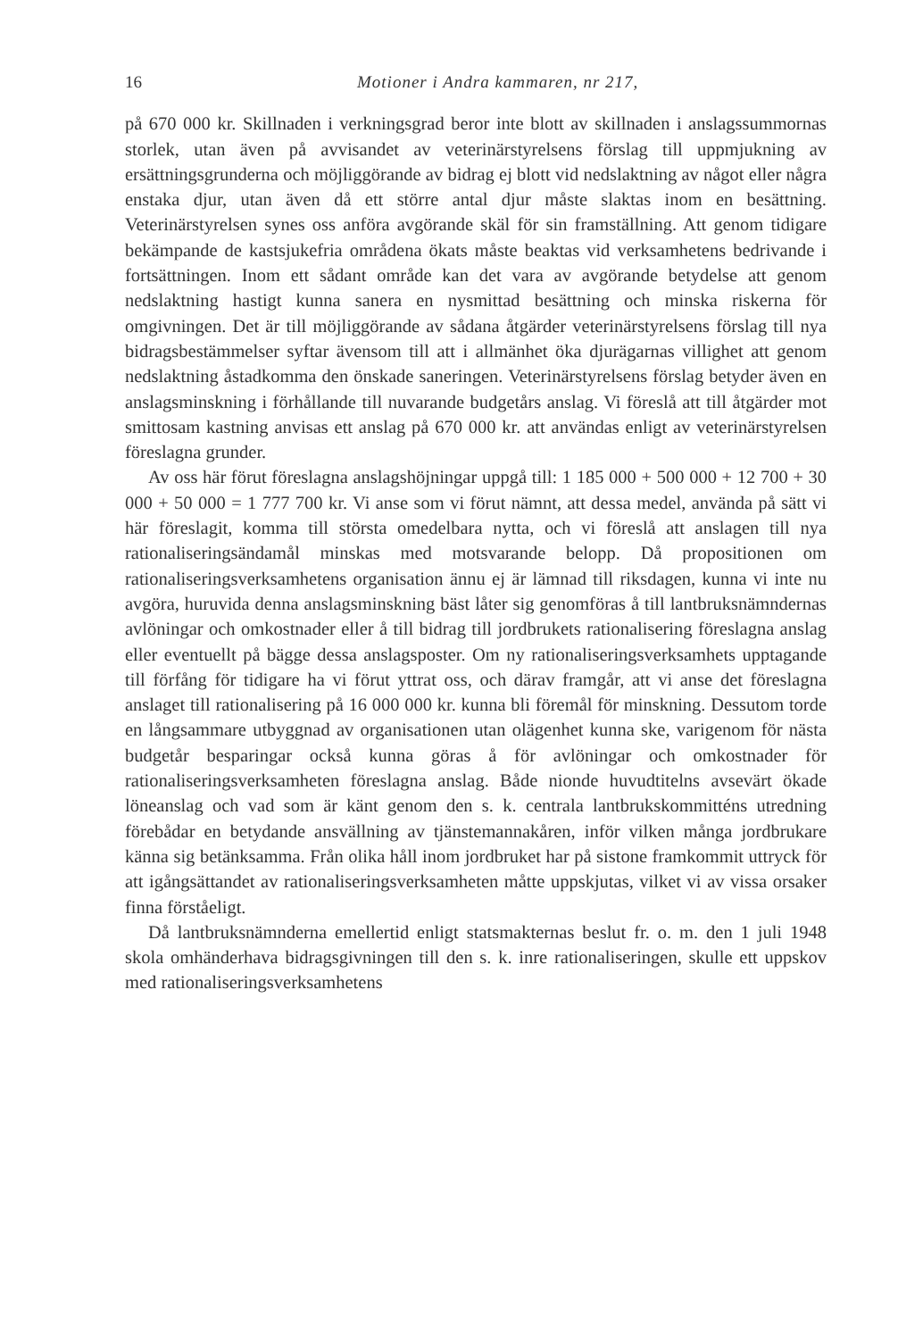16 Motioner i Andra kammaren, nr 217,
på 670 000 kr. Skillnaden i verkningsgrad beror inte blott av skillnaden i anslagssummornas storlek, utan även på avvisandet av veterinärstyrelsens förslag till uppmjukning av ersättningsgrunderna och möjliggörande av bidrag ej blott vid nedslaktning av något eller några enstaka djur, utan även då ett större antal djur måste slaktas inom en besättning. Veterinärstyrelsen synes oss anföra avgörande skäl för sin framställning. Att genom tidigare bekämpande de kastsjukefria områdena ökats måste beaktas vid verksamhetens bedrivande i fortsättningen. Inom ett sådant område kan det vara av avgörande betydelse att genom nedslaktning hastigt kunna sanera en nysmittad besättning och minska riskerna för omgivningen. Det är till möjliggörande av sådana åtgärder veterinärstyrelsens förslag till nya bidragsbestämmelser syftar ävensom till att i allmänhet öka djurägarnas villighet att genom nedslaktning åstadkomma den önskade saneringen. Veterinärstyrelsens förslag betyder även en anslagsminskning i förhållande till nuvarande budgetårs anslag. Vi föreslå att till åtgärder mot smittosam kastning anvisas ett anslag på 670 000 kr. att användas enligt av veterinärstyrelsen föreslagna grunder.
Av oss här förut föreslagna anslagshöjningar uppgå till: 1 185 000 + 500 000 + 12 700 + 30 000 + 50 000 = 1 777 700 kr. Vi anse som vi förut nämnt, att dessa medel, använda på sätt vi här föreslagit, komma till största omedelbara nytta, och vi föreslå att anslagen till nya rationaliseringsändamål minskas med motsvarande belopp. Då propositionen om rationaliseringsverksamhetens organisation ännu ej är lämnad till riksdagen, kunna vi inte nu avgöra, huruvida denna anslagsminskning bäst låter sig genomföras å till lantbruksnämndernas avlöningar och omkostnader eller å till bidrag till jordbrukets rationalisering föreslagna anslag eller eventuellt på bägge dessa anslagsposter. Om ny rationaliseringsverksamhets upptagande till förfång för tidigare ha vi förut yttrat oss, och därav framgår, att vi anse det föreslagna anslaget till rationalisering på 16 000 000 kr. kunna bli föremål för minskning. Dessutom torde en långsammare utbyggnad av organisationen utan olägenhet kunna ske, varigenom för nästa budgetår besparingar också kunna göras å för avlöningar och omkostnader för rationaliseringsverksamheten föreslagna anslag. Både nionde huvudtitelns avsevärt ökade löneanslag och vad som är känt genom den s. k. centrala lantbrukskommitténs utredning förebådar en betydande ansvällning av tjänstemannakåren, inför vilken många jordbrukare känna sig betänksamma. Från olika håll inom jordbruket har på sistone framkommit uttryck för att igångsättandet av rationaliseringsverksamheten måtte uppskjutas, vilket vi av vissa orsaker finna förståeligt.
Då lantbruksnämnderna emellertid enligt statsmakternas beslut fr. o. m. den 1 juli 1948 skola omhänderhava bidragsgivningen till den s. k. inre rationaliseringen, skulle ett uppskov med rationaliseringsverksamhetens